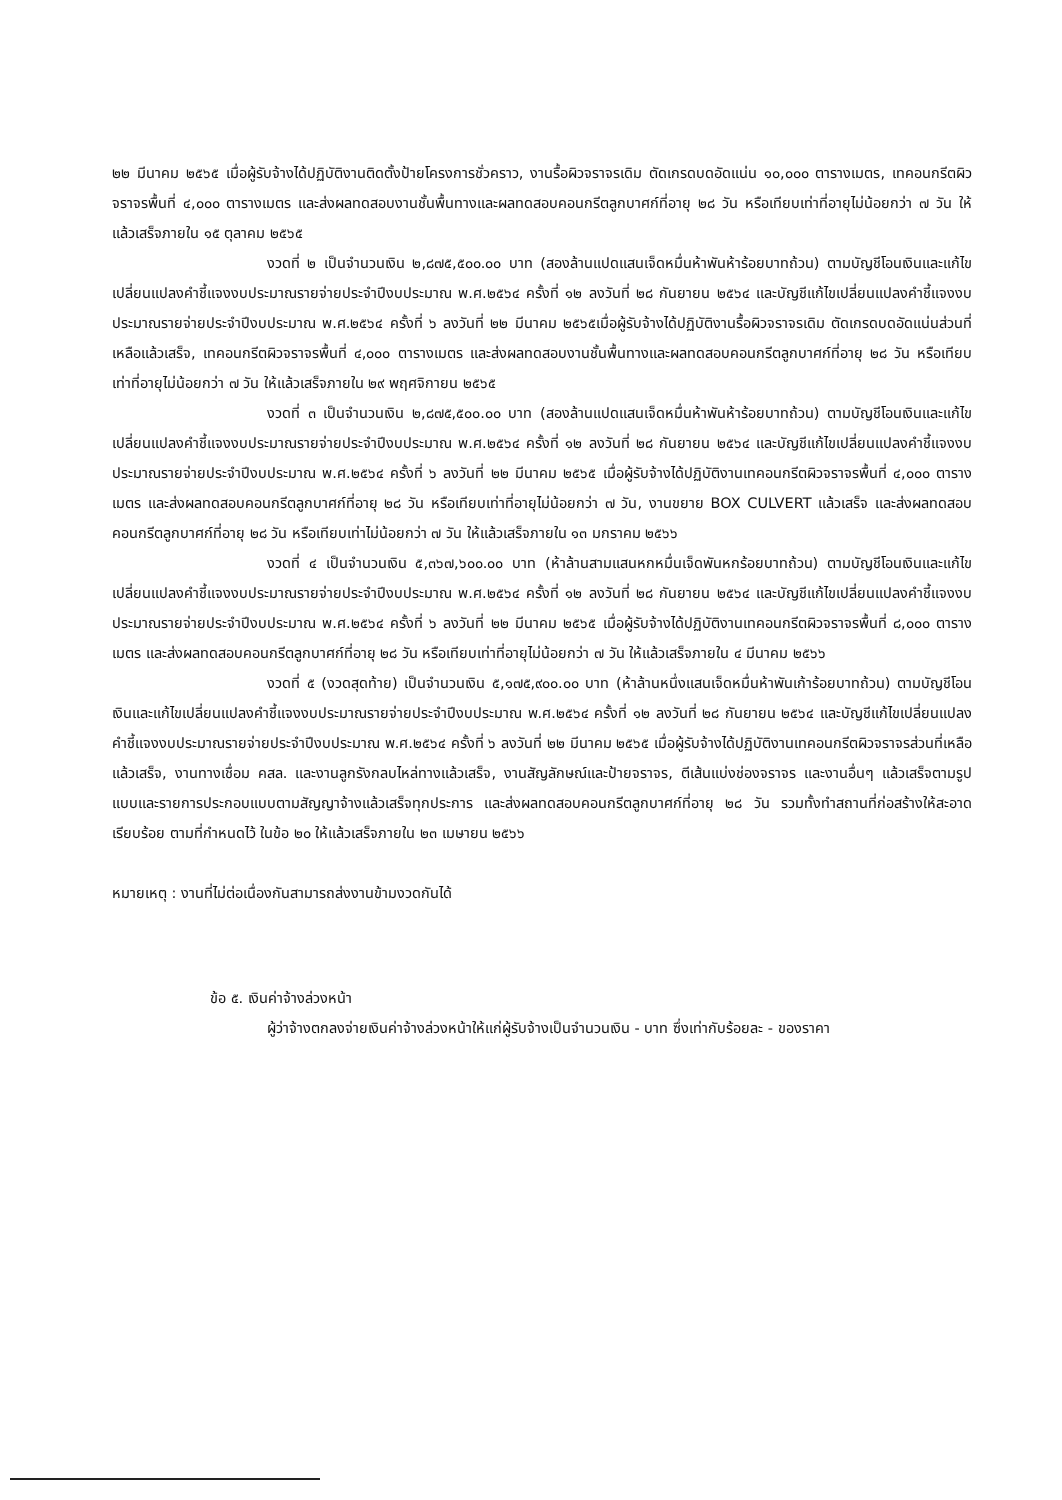๒๒ มีนาคม ๒๕๖๕ เมื่อผู้รับจ้างได้ปฏิบัติงานติดตั้งป้ายโครงการชั่วคราว, งานรื้อผิวจราจรเดิม ตัดเกรดบดอัดแน่น ๑๐,๐๐๐ ตารางเมตร, เทคอนกรีตผิวจราจรพื้นที่ ๔,๐๐๐ ตารางเมตร และส่งผลทดสอบงานชั้นพื้นทางและผลทดสอบคอนกรีตลูกบาศก์ที่อายุ ๒๘ วัน หรือเทียบเท่าที่อายุไม่น้อยกว่า ๗ วัน ให้แล้วเสร็จภายใน ๑๕ ตุลาคม ๒๕๖๕
งวดที่ ๒ เป็นจำนวนเงิน ๒,๘๗๕,๕๐๐.๐๐ บาท (สองล้านแปดแสนเจ็ดหมื่นห้าพันห้าร้อยบาทถ้วน) ตามบัญชีโอนเงินและแก้ไขเปลี่ยนแปลงคำชี้แจงงบประมาณรายจ่ายประจำปีงบประมาณ พ.ศ.๒๕๖๔ ครั้งที่ ๑๒ ลงวันที่ ๒๘ กันยายน ๒๕๖๔ และบัญชีแก้ไขเปลี่ยนแปลงคำชี้แจงงบประมาณรายจ่ายประจำปีงบประมาณ พ.ศ.๒๕๖๔ ครั้งที่ ๖ ลงวันที่ ๒๒ มีนาคม ๒๕๖๕เมื่อผู้รับจ้างได้ปฏิบัติงานรื้อผิวจราจรเดิม ตัดเกรดบดอัดแน่นส่วนที่เหลือแล้วเสร็จ, เทคอนกรีตผิวจราจรพื้นที่ ๔,๐๐๐ ตารางเมตร และส่งผลทดสอบงานชั้นพื้นทางและผลทดสอบคอนกรีตลูกบาศก์ที่อายุ ๒๘ วัน หรือเทียบเท่าที่อายุไม่น้อยกว่า ๗ วัน ให้แล้วเสร็จภายใน ๒๙ พฤศจิกายน ๒๕๖๕
งวดที่ ๓ เป็นจำนวนเงิน ๒,๘๗๕,๕๐๐.๐๐ บาท (สองล้านแปดแสนเจ็ดหมื่นห้าพันห้าร้อยบาทถ้วน) ตามบัญชีโอนเงินและแก้ไขเปลี่ยนแปลงคำชี้แจงงบประมาณรายจ่ายประจำปีงบประมาณ พ.ศ.๒๕๖๔ ครั้งที่ ๑๒ ลงวันที่ ๒๘ กันยายน ๒๕๖๔ และบัญชีแก้ไขเปลี่ยนแปลงคำชี้แจงงบประมาณรายจ่ายประจำปีงบประมาณ พ.ศ.๒๕๖๔ ครั้งที่ ๖ ลงวันที่ ๒๒ มีนาคม ๒๕๖๕ เมื่อผู้รับจ้างได้ปฏิบัติงานเทคอนกรีตผิวจราจรพื้นที่ ๔,๐๐๐ ตารางเมตร และส่งผลทดสอบคอนกรีตลูกบาศก์ที่อายุ ๒๘ วัน หรือเทียบเท่าที่อายุไม่น้อยกว่า ๗ วัน, งานขยาย BOX CULVERT แล้วเสร็จ และส่งผลทดสอบคอนกรีตลูกบาศก์ที่อายุ ๒๘ วัน หรือเทียบเท่าไม่น้อยกว่า ๗ วัน ให้แล้วเสร็จภายใน ๑๓ มกราคม ๒๕๖๖
งวดที่ ๔ เป็นจำนวนเงิน ๕,๓๖๗,๖๐๐.๐๐ บาท (ห้าล้านสามแสนหกหมื่นเจ็ดพันหกร้อยบาทถ้วน) ตามบัญชีโอนเงินและแก้ไขเปลี่ยนแปลงคำชี้แจงงบประมาณรายจ่ายประจำปีงบประมาณ พ.ศ.๒๕๖๔ ครั้งที่ ๑๒ ลงวันที่ ๒๘ กันยายน ๒๕๖๔ และบัญชีแก้ไขเปลี่ยนแปลงคำชี้แจงงบประมาณรายจ่ายประจำปีงบประมาณ พ.ศ.๒๕๖๔ ครั้งที่ ๖ ลงวันที่ ๒๒ มีนาคม ๒๕๖๕ เมื่อผู้รับจ้างได้ปฏิบัติงานเทคอนกรีตผิวจราจรพื้นที่ ๘,๐๐๐ ตารางเมตร และส่งผลทดสอบคอนกรีตลูกบาศก์ที่อายุ ๒๘ วัน หรือเทียบเท่าที่อายุไม่น้อยกว่า ๗ วัน ให้แล้วเสร็จภายใน ๔ มีนาคม ๒๕๖๖
งวดที่ ๕ (งวดสุดท้าย) เป็นจำนวนเงิน ๕,๑๗๕,๙๐๐.๐๐ บาท (ห้าล้านหนึ่งแสนเจ็ดหมื่นห้าพันเก้าร้อยบาทถ้วน) ตามบัญชีโอนเงินและแก้ไขเปลี่ยนแปลงคำชี้แจงงบประมาณรายจ่ายประจำปีงบประมาณ พ.ศ.๒๕๖๔ ครั้งที่ ๑๒ ลงวันที่ ๒๘ กันยายน ๒๕๖๔ และบัญชีแก้ไขเปลี่ยนแปลงคำชี้แจงงบประมาณรายจ่ายประจำปีงบประมาณ พ.ศ.๒๕๖๔ ครั้งที่ ๖ ลงวันที่ ๒๒ มีนาคม ๒๕๖๕ เมื่อผู้รับจ้างได้ปฏิบัติงานเทคอนกรีตผิวจราจรส่วนที่เหลือแล้วเสร็จ, งานทางเชื่อม คสล. และงานลูกรังกลบไหล่ทางแล้วเสร็จ, งานสัญลักษณ์และป้ายจราจร, ตีเส้นแบ่งช่องจราจร และงานอื่นๆ แล้วเสร็จตามรูปแบบและรายการประกอบแบบตามสัญญาจ้างแล้วเสร็จทุกประการ และส่งผลทดสอบคอนกรีตลูกบาศก์ที่อายุ ๒๘ วัน รวมทั้งทำสถานที่ก่อสร้างให้สะอาดเรียบร้อย ตามที่กำหนดไว้ ในข้อ ๒๐ ให้แล้วเสร็จภายใน ๒๓ เมษายน ๒๕๖๖
หมายเหตุ : งานที่ไม่ต่อเนื่องกันสามารถส่งงานข้ามงวดกันได้
ข้อ ๕. เงินค่าจ้างล่วงหน้า
ผู้ว่าจ้างตกลงจ่ายเงินค่าจ้างล่วงหน้าให้แก่ผู้รับจ้างเป็นจำนวนเงิน - บาท ซึ่งเท่ากับร้อยละ - ของราคา